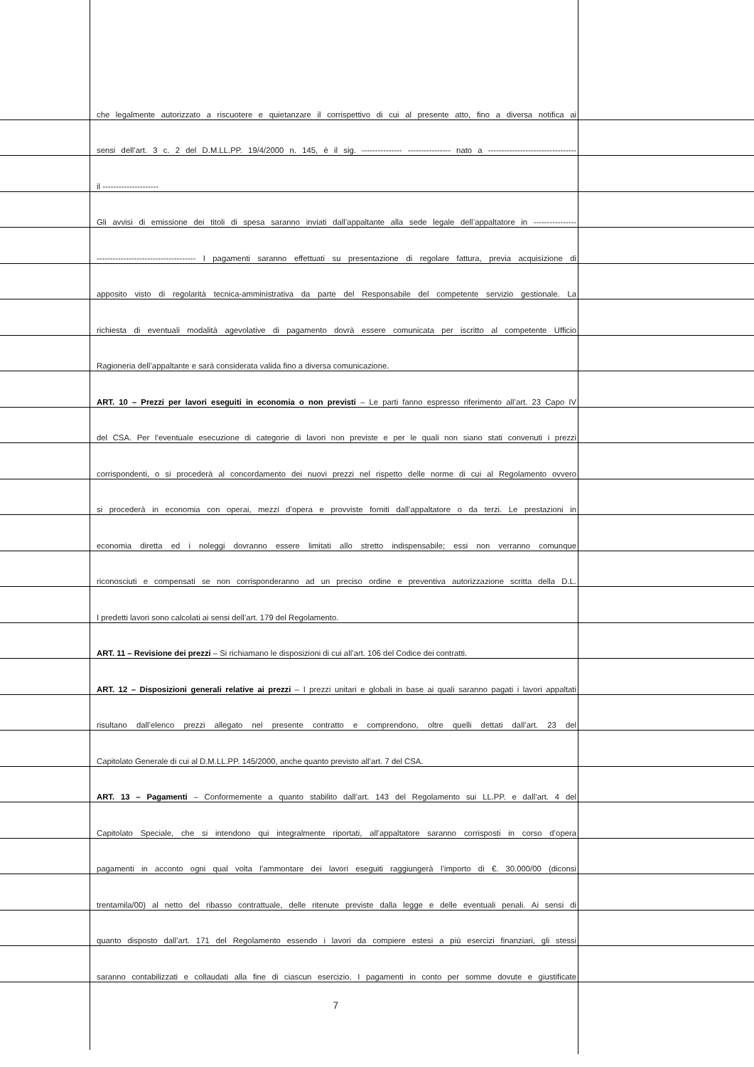che legalmente autorizzato a riscuotere e quietanzare il corrispettivo di cui al presente atto, fino a diversa notifica ai
sensi dell’art. 3 c. 2 del D.M.LL.PP. 19/4/2000 n. 145, è il sig. --------------- ---------------- nato a ---------------------------------
il ---------------------
Gli avvisi di emissione dei titoli di spesa saranno inviati dall’appaltante alla sede legale dell’appaltatore in ----------------
------------------------------------- I pagamenti saranno effettuati su presentazione di regolare fattura, previa acquisizione di
apposito visto di regolarità tecnica-amministrativa da parte del Responsabile del competente servizio gestionale. La
richiesta di eventuali modalità agevolative di pagamento dovrà essere comunicata per iscritto al competente Ufficio
Ragioneria dell’appaltante e sarà considerata valida fino a diversa comunicazione.
ART. 10 – Prezzi per lavori eseguiti in economia o non previsti – Le parti fanno espresso riferimento all’art. 23 Capo IV
del CSA. Per l’eventuale esecuzione di categorie di lavori non previste e per le quali non siano stati convenuti i prezzi
corrispondenti, o si procederà al concordamento dei nuovi prezzi nel rispetto delle norme di cui al Regolamento ovvero
si procederà in economia con operai, mezzi d’opera e provviste forniti dall’appaltatore o da terzi. Le prestazioni in
economia diretta ed i noleggi dovranno essere limitati allo stretto indispensabile; essi non verranno comunque
riconosciuti e compensati se non corrisponderanno ad un preciso ordine e preventiva autorizzazione scritta della D.L.
I predetti lavori sono calcolati ai sensi dell’art. 179 del Regolamento.
ART. 11 – Revisione dei prezzi – Si richiamano le disposizioni di cui all’art. 106 del Codice dei contratti.
ART. 12 – Disposizioni generali relative ai prezzi – I prezzi unitari e globali in base ai quali saranno pagati i lavori appaltati
risultano dall’elenco prezzi allegato nel presente contratto e comprendono, oltre quelli dettati dall’art. 23 del
Capitolato Generale di cui al D.M.LL.PP. 145/2000, anche quanto previsto all’art. 7 del CSA.
ART. 13 – Pagamenti – Conformemente a quanto stabilito dall’art. 143 del Regolamento sui LL.PP. e dall’art. 4 del
Capitolato Speciale, che si intendono qui integralmente riportati, all’appaltatore saranno corrisposti in corso d’opera
pagamenti in acconto ogni qual volta l’ammontare dei lavori eseguiti raggiungerà l’importo di €. 30.000/00 (diconsi
trentamila/00) al netto del ribasso contrattuale, delle ritenute previste dalla legge e delle eventuali penali. Ai sensi di
quanto disposto dall’art. 171 del Regolamento essendo i lavori da compiere estesi a più esercizi finanziari, gli stessi
saranno contabilizzati e collaudati alla fine di ciascun esercizio. I pagamenti in conto per somme dovute e giustificate
7